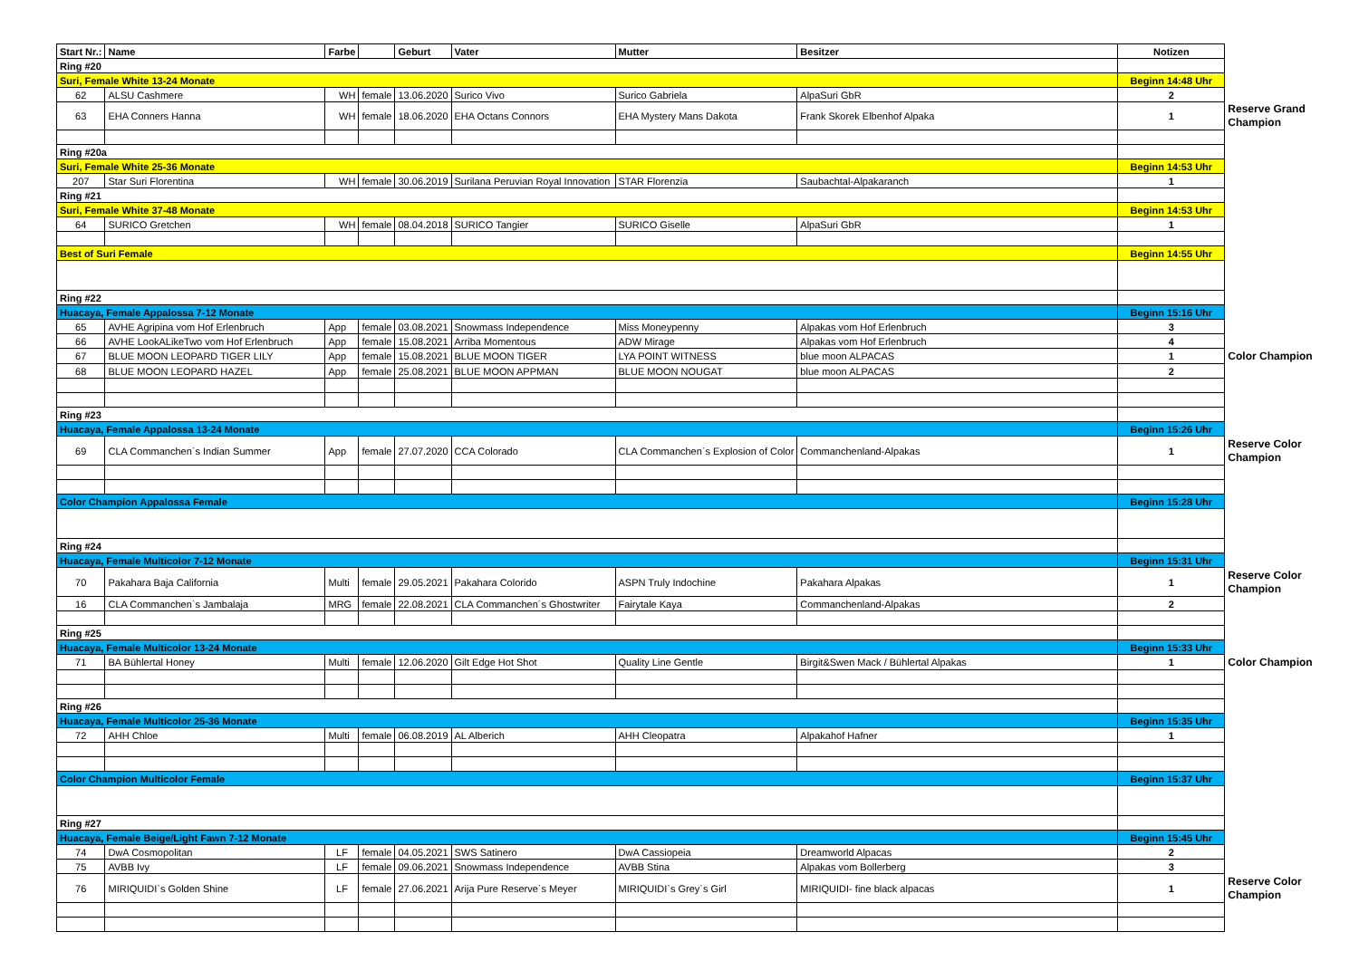| Start Nr.: | Name | Farbe | | Geburt | Vater | Mutter | Besitzer | Notizen | |
| Ring #20 | | | | | | | | | |
| Suri, Female White 13-24 Monate | | | | | | | | Beginn 14:48 Uhr | |
| 62 | ALSU Cashmere | WH | female | 13.06.2020 | Surico Vivo | Surico Gabriela | AlpaSuri GbR | 2 | Reserve Grand Champion |
| 63 | EHA Conners Hanna | WH | female | 18.06.2020 | EHA Octans Connors | EHA Mystery Mans Dakota | Frank Skorek Elbenhof Alpaka | 1 | |
| Ring #20a | | | | | | | | | |
| Suri, Female White 25-36 Monate | | | | | | | | Beginn 14:53 Uhr | |
| 207 | Star Suri Florentina | WH | female | 30.06.2019 | Surilana Peruvian Royal Innovation | STAR Florenzia | Saubachtal-Alpakaranch | 1 | |
| Ring #21 | | | | | | | | | |
| Suri, Female White 37-48 Monate | | | | | | | | Beginn 14:53 Uhr | |
| 64 | SURICO Gretchen | WH | female | 08.04.2018 | SURICO Tangier | SURICO Giselle | AlpaSuri GbR | 1 | |
| Best of Suri Female | | | | | | | | Beginn 14:55 Uhr | |
| Ring #22 | | | | | | | | | |
| Huacaya, Female Appalossa 7-12 Monate | | | | | | | | Beginn 15:16 Uhr | |
| 65 | AVHE Agripina vom Hof Erlenbruch | App | female | 03.08.2021 | Snowmass Independence | Miss Moneypenny | Alpakas vom Hof Erlenbruch | 3 | |
| 66 | AVHE LookALikeTwo vom Hof Erlenbruch | App | female | 15.08.2021 | Arriba Momentous | ADW Mirage | Alpakas vom Hof Erlenbruch | 4 | |
| 67 | BLUE MOON LEOPARD TIGER LILY | App | female | 15.08.2021 | BLUE MOON TIGER | LYA POINT WITNESS | blue moon ALPACAS | 1 | Color Champion |
| 68 | BLUE MOON LEOPARD HAZEL | App | female | 25.08.2021 | BLUE MOON APPMAN | BLUE MOON NOUGAT | blue moon ALPACAS | 2 | |
| Ring #23 | | | | | | | | | |
| Huacaya, Female Appalossa 13-24 Monate | | | | | | | | Beginn 15:26 Uhr | |
| 69 | CLA Commanchen`s Indian Summer | App | female | 27.07.2020 | CCA Colorado | CLA Commanchen`s Explosion of Color | Commanchenland-Alpakas | 1 | Reserve Color Champion |
| Color Champion Appalossa Female | | | | | | | | Beginn 15:28 Uhr | |
| Ring #24 | | | | | | | | | |
| Huacaya, Female Multicolor 7-12 Monate | | | | | | | | Beginn 15:31 Uhr | |
| 70 | Pakahara Baja California | Multi | female | 29.05.2021 | Pakahara Colorido | ASPN Truly Indochine | Pakahara Alpakas | 1 | Reserve Color Champion |
| 16 | CLA Commanchen`s Jambalaja | MRG | female | 22.08.2021 | CLA Commanchen´s Ghostwriter | Fairytale Kaya | Commanchenland-Alpakas | 2 | |
| Ring #25 | | | | | | | | | |
| Huacaya, Female Multicolor 13-24 Monate | | | | | | | | Beginn 15:33 Uhr | |
| 71 | BA Bühlertal Honey | Multi | female | 12.06.2020 | Gilt Edge Hot Shot | Quality Line Gentle | Birgit&Swen Mack / Bühlertal Alpakas | 1 | Color Champion |
| Ring #26 | | | | | | | | | |
| Huacaya, Female Multicolor 25-36 Monate | | | | | | | | Beginn 15:35 Uhr | |
| 72 | AHH Chloe | Multi | female | 06.08.2019 | AL Alberich | AHH Cleopatra | Alpakahof Hafner | 1 | |
| Color Champion Multicolor Female | | | | | | | | Beginn 15:37 Uhr | |
| Ring #27 | | | | | | | | | |
| Huacaya, Female Beige/Light Fawn 7-12 Monate | | | | | | | | Beginn 15:45 Uhr | |
| 74 | DwA Cosmopolitan | LF | female | 04.05.2021 | SWS Satinero | DwA Cassiopeia | Dreamworld Alpacas | 2 | |
| 75 | AVBB Ivy | LF | female | 09.06.2021 | Snowmass Independence | AVBB Stina | Alpakas vom Bollerberg | 3 | |
| 76 | MIRIQUIDI`s Golden Shine | LF | female | 27.06.2021 | Arija Pure Reserve`s Meyer | MIRIQUIDI`s Grey`s Girl | MIRIQUIDI- fine black alpacas | 1 | Reserve Color Champion |